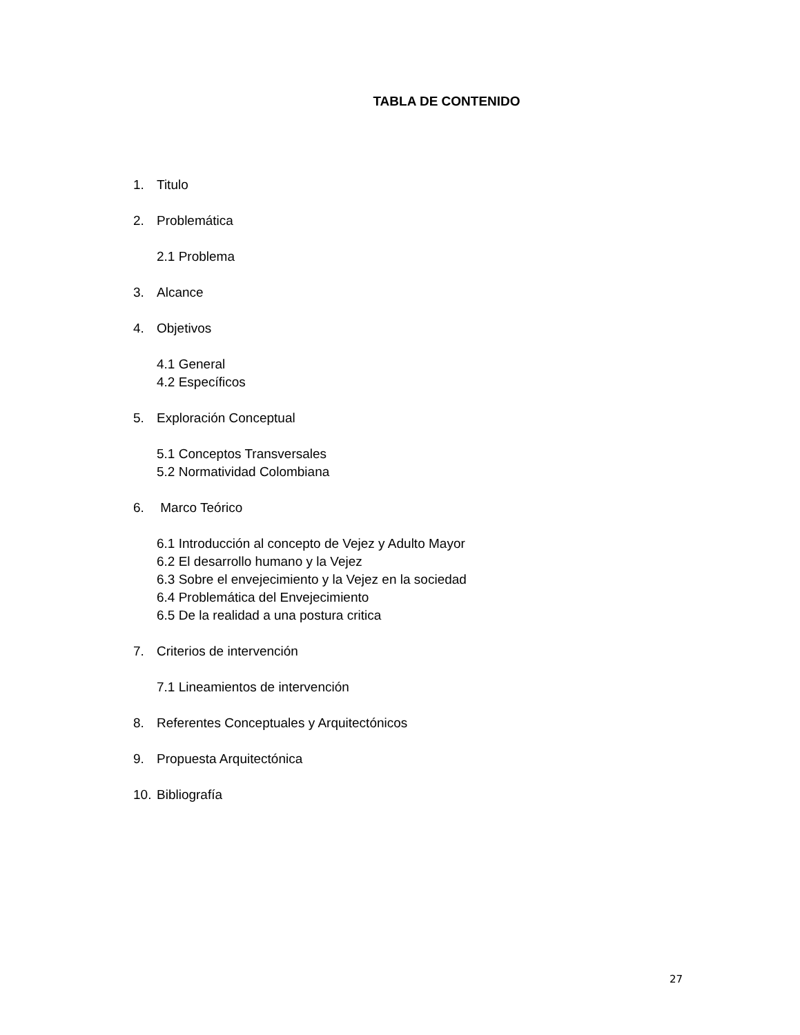TABLA DE CONTENIDO
1. Titulo
2. Problemática
2.1 Problema
3. Alcance
4. Objetivos
4.1 General
4.2 Específicos
5. Exploración Conceptual
5.1 Conceptos Transversales
5.2 Normatividad Colombiana
6. Marco Teórico
6.1 Introducción al concepto de Vejez y Adulto Mayor
6.2 El desarrollo humano y la Vejez
6.3 Sobre el envejecimiento y la Vejez en la sociedad
6.4 Problemática del Envejecimiento
6.5 De la realidad a una postura critica
7. Criterios de intervención
7.1 Lineamientos de intervención
8. Referentes Conceptuales y Arquitectónicos
9. Propuesta Arquitectónica
10. Bibliografía
27